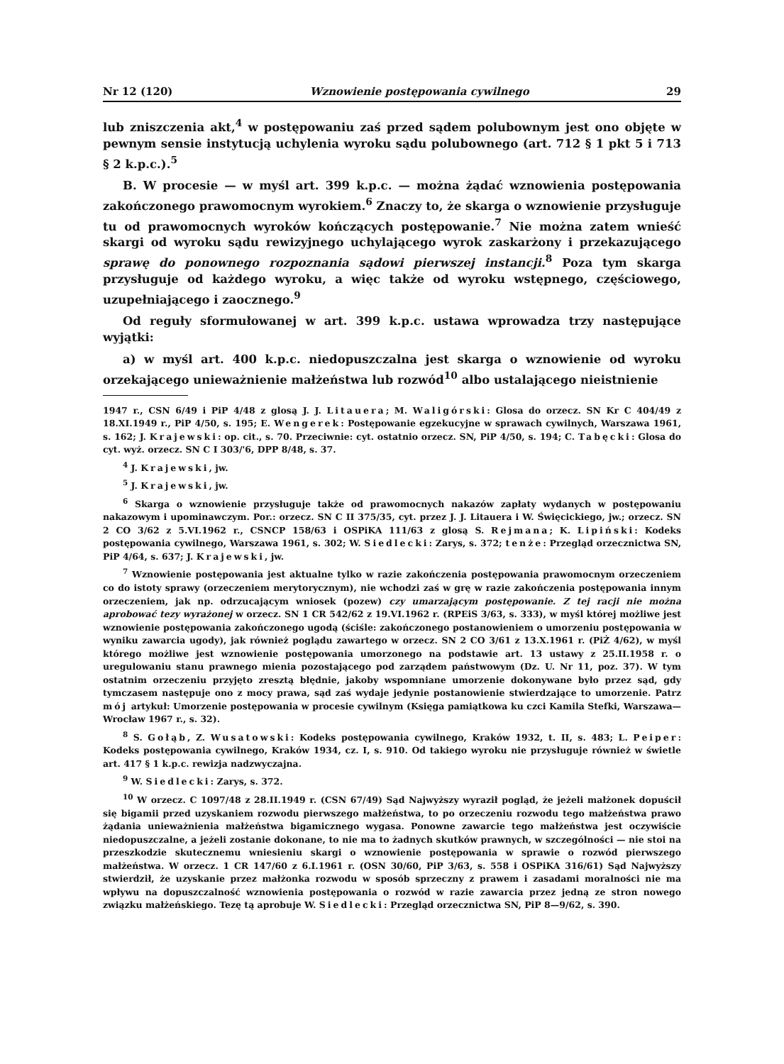Nr 12 (120) Wznowienie postępowania cywilnego 29
lub zniszczenia akt,<sup>4</sup> w postępowaniu zaś przed sądem polubownym jest ono objęte w pewnym sensie instytucją uchylenia wyroku sądu polubownego (art. 712 § 1 pkt 5 i 713 § 2 k.p.c.).<sup>5</sup>
B. W procesie — w myśl art. 399 k.p.c. — można żądać wznowienia postępowania zakończonego prawomocnym wyrokiem.<sup>6</sup> Znaczy to, że skarga o wznowienie przysługuje tu od prawomocnych wyroków kończących postępowanie.<sup>7</sup> Nie można zatem wnieść skargi od wyroku sądu rewizyjnego uchylającego wyrok zaskarżony i przekazującego sprawę do ponownego rozpoznania sądowi pierwszej instancji.<sup>8</sup> Poza tym skarga przysługuje od każdego wyroku, a więc także od wyroku wstępnego, częściowego, uzupełniającego i zaocznego.<sup>9</sup>
Od reguły sformułowanej w art. 399 k.p.c. ustawa wprowadza trzy następujące wyjątki:
a) w myśl art. 400 k.p.c. niedopuszczalna jest skarga o wznowienie od wyroku orzekającego unieważnienie małżeństwa lub rozwód<sup>10</sup> albo ustalającego nieistnienie
1947 r., CSN 6/49 i PiP 4/48 z glosą J. J. Litauera; M. Waligórski: Glosa do orzecz. SN Kr C 404/49 z 18.XI.1949 r., PiP 4/50, s. 195; E. Wengerek: Postępowanie egzekucyjne w sprawach cywilnych, Warszawa 1961, s. 162; J. Krajewski: op. cit., s. 70. Przeciwnie: cyt. ostatnio orzecz. SN, PiP 4/50, s. 194; C. Tabęcki: Glosa do cyt. wyż. orzecz. SN C I 303/'6, DPP 8/48, s. 37.
<sup>4</sup> J. Krajewski, jw.
<sup>5</sup> J. Krajewski, jw.
<sup>6</sup> Skarga o wznowienie przysługuje także od prawomocnych nakazów zapłaty wydanych w postępowaniu nakazowym i upominawczym. Por.: orzecz. SN C II 375/35, cyt. przez J. J. Litauera i W. Święcickiego, jw.; orzecz. SN 2 CO 3/62 z 5.VI.1962 r., CSNCP 158/63 i OSPiKA 111/63 z glosą S. Rejmana; K. Lipiński: Kodeks postępowania cywilnego, Warszawa 1961, s. 302; W. Siedlecki: Zarys, s. 372; tenże: Przegląd orzecznictwa SN, PiP 4/64, s. 637; J. Krajewski, jw.
<sup>7</sup> Wznowienie postępowania jest aktualne tylko w razie zakończenia postępowania prawomocnym orzeczeniem co do istoty sprawy (orzeczeniem merytorycznym), nie wchodzi zaś w grę w razie zakończenia postępowania innym orzeczeniem, jak np. odrzucającym wniosek (pozew) czy umarzającym postępowanie. Z tej racji nie można aprobować tezy wyrażonej w orzecz. SN 1 CR 542/62 z 19.VI.1962 r. (RPEiS 3/63, s. 333), w myśl której możliwe jest wznowienie postępowania zakończonego ugodą (ściśle: zakończonego postanowieniem o umorzeniu postępowania w wyniku zawarcia ugody), jak również poglądu zawartego w orzecz. SN 2 CO 3/61 z 13.X.1961 r. (PiŻ 4/62), w myśl którego możliwe jest wznowienie postępowania umorzonego na podstawie art. 13 ustawy z 25.II.1958 r. o uregulowaniu stanu prawnego mienia pozostającego pod zarządem państwowym (Dz. U. Nr 11, poz. 37). W tym ostatnim orzeczeniu przyjęto zresztą błędnie, jakoby wspomniane umorzenie dokonywane było przez sąd, gdy tymczasem następuje ono z mocy prawa, sąd zaś wydaje jedynie postanowienie stwierdzające to umorzenie. Patrz mój artykuł: Umorzenie postępowania w procesie cywilnym (Księga pamiątkowa ku czci Kamila Stefki, Warszawa—Wrocław 1967 r., s. 32).
<sup>8</sup> S. Gołąb, Z. Wusatowski: Kodeks postępowania cywilnego, Kraków 1932, t. II, s. 483; L. Peiper: Kodeks postępowania cywilnego, Kraków 1934, cz. I, s. 910. Od takiego wyroku nie przysługuje również w świetle art. 417 § 1 k.p.c. rewizja nadzwyczajna.
<sup>9</sup> W. Siedlecki: Zarys, s. 372.
<sup>10</sup> W orzecz. C 1097/48 z 28.II.1949 r. (CSN 67/49) Sąd Najwyższy wyraził pogląd, że jeżeli małżonek dopuścił się bigamii przed uzyskaniem rozwodu pierwszego małżeństwa, to po orzeczeniu rozwodu tego małżeństwa prawo żądania unieważnienia małżeństwa bigamicznego wygasa. Ponowne zawarcie tego małżeństwa jest oczywiście niedopuszczalne, a jeżeli zostanie dokonane, to nie ma to żadnych skutków prawnych, w szczególności — nie stoi na przeszkodzie skutecznemu wniesieniu skargi o wznowienie postępowania w sprawie o rozwód pierwszego małżeństwa. W orzecz. 1 CR 147/60 z 6.I.1961 r. (OSN 30/60, PiP 3/63, s. 558 i OSPiKA 316/61) Sąd Najwyższy stwierdził, że uzyskanie przez małżonka rozwodu w sposób sprzeczny z prawem i zasadami moralności nie ma wpływu na dopuszczalność wznowienia postępowania o rozwód w razie zawarcia przez jedną ze stron nowego związku małżeńskiego. Tezę tą aprobuje W. Siedlecki: Przegląd orzecznictwa SN, PiP 8—9/62, s. 390.